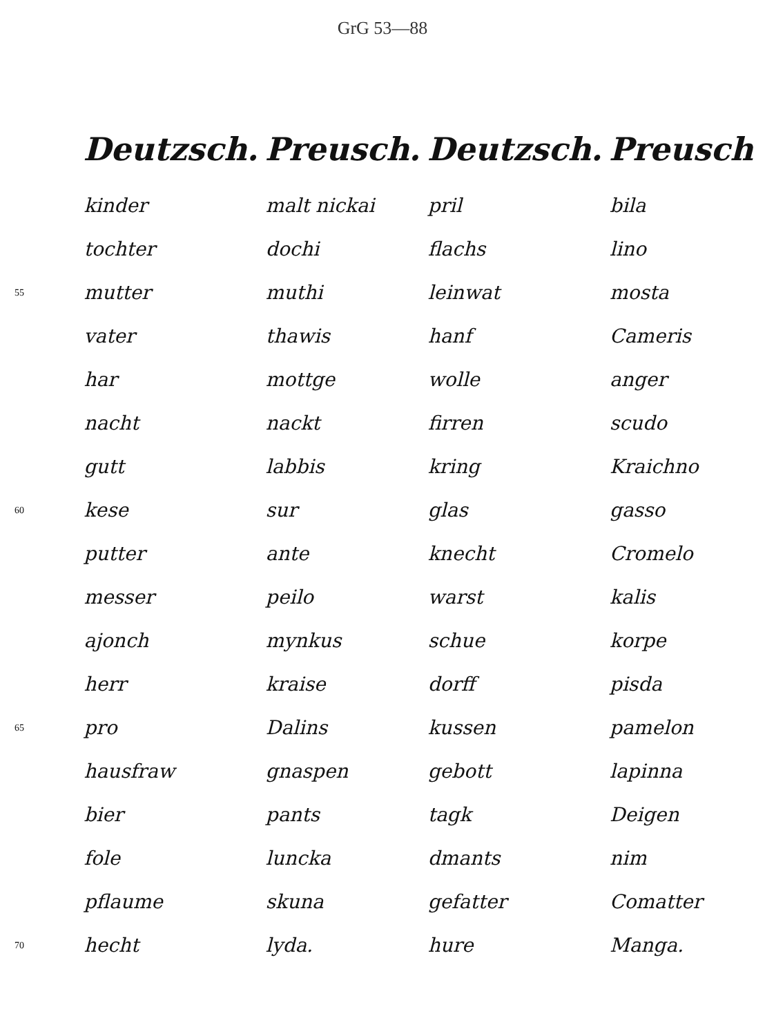GrG 53—88
| | Deutzsch. | Preusch. | Deutzsch. | Preusch |
| --- | --- | --- | --- | --- |
| | kinder | malt nickai | pril | bila |
| | tochter | dochi | flachs | lino |
| 55 | mutter | muthi | leinwat | mosta |
| | vater | thawis | hanf | Cameris |
| | har | mottge | wolle | anger |
| | nacht | nackt | firren | scudo |
| | gutt | labbis | kring | Kraichno |
| 60 | kese | sur | glas | gasso |
| | putter | ante | knecht | Cromelo |
| | messer | peilo | warst | kalis |
| | ajonch | mynkus | schue | korpe |
| | herr | kraise | dorff | pisda |
| 65 | pro | Dalins | kussen | pamelon |
| | hausfraw | gnaspen | gebott | lapinna |
| | bier | pants | tagk | Deigen |
| | fole | luncka | dmants | nim |
| | pflaume | skuna | gefatter | Comatter |
| 70 | hecht | lyda. | hure | Manga. |